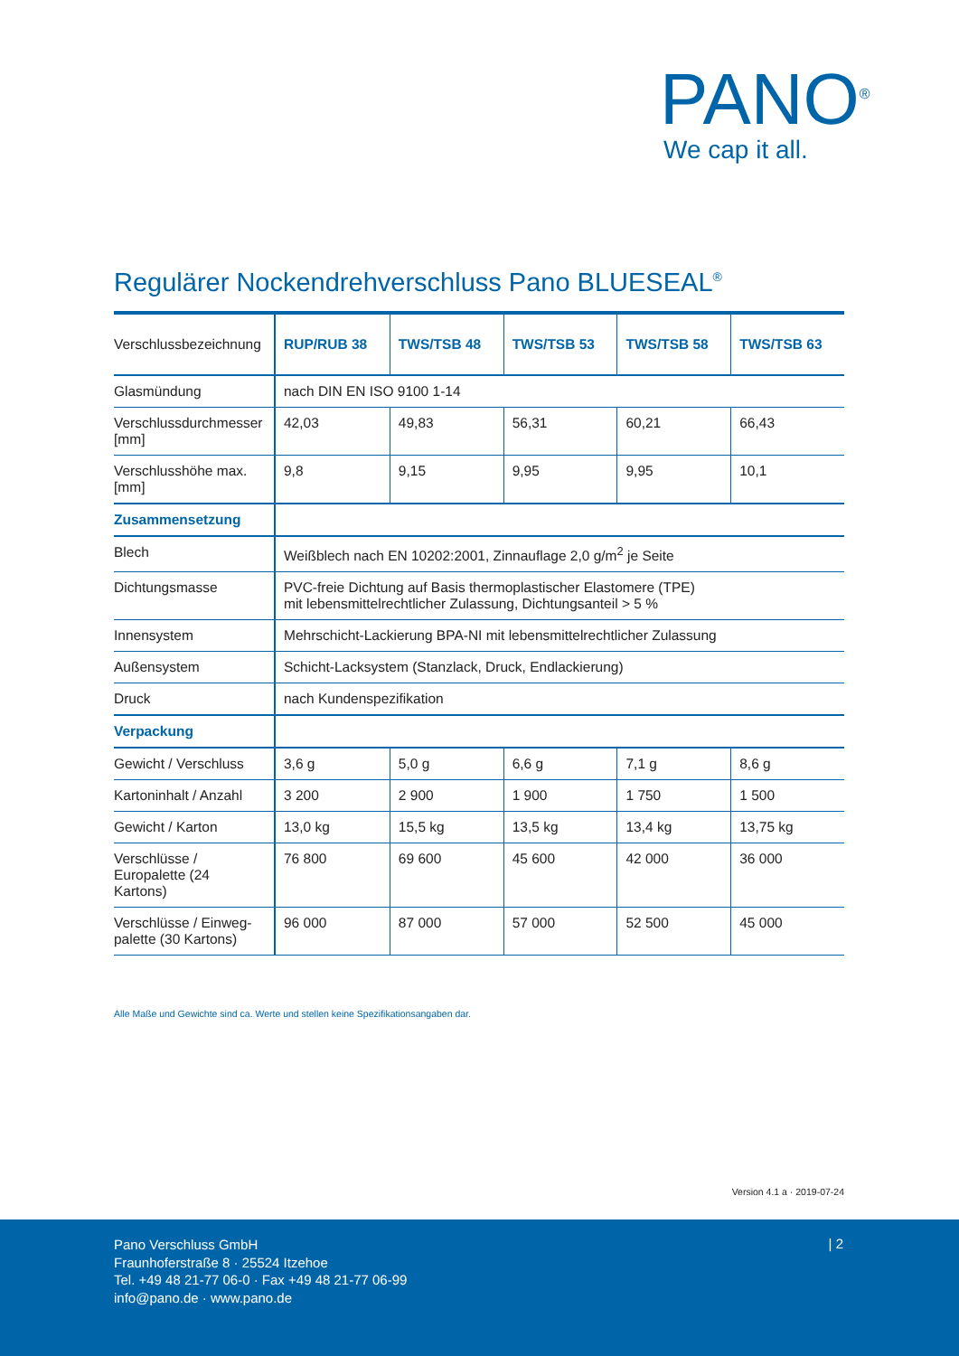PANO<sup>®</sup>
We cap it all.
Regulärer Nockendrehverschluss Pano BLUESEAL<sup>®</sup>
| Verschlussbezeichnung | RUP/RUB 38 | TWS/TSB 48 | TWS/TSB 53 | TWS/TSB 58 | TWS/TSB 63 |
| --- | --- | --- | --- | --- | --- |
| Glasmündung | nach DIN EN ISO 9100 1-14 | | | | |
| Verschlussdurchmesser [mm] | 42,03 | 49,83 | 56,31 | 60,21 | 66,43 |
| Verschlusshöhe max. [mm] | 9,8 | 9,15 | 9,95 | 9,95 | 10,1 |
| Zusammensetzung | | | | | |
| Blech | Weißblech nach EN 10202:2001, Zinnauflage 2,0 g/m<sup>2</sup> je Seite | | | | |
| Dichtungsmasse | PVC-freie Dichtung auf Basis thermoplastischer Elastomere (TPE) mit lebensmittelrechtlicher Zulassung, Dichtungsanteil > 5 % | | | | |
| Innensystem | Mehrschicht-Lackierung BPA-NI mit lebensmittelrechtlicher Zulassung | | | | |
| Außensystem | Schicht-Lacksystem (Stanzlack, Druck, Endlackierung) | | | | |
| Druck | nach Kundenspezifikation | | | | |
| Verpackung | | | | | |
| Gewicht / Verschluss | 3,6 g | 5,0 g | 6,6 g | 7,1 g | 8,6 g |
| Kartoninhalt / Anzahl | 3 200 | 2 900 | 1 900 | 1 750 | 1 500 |
| Gewicht / Karton | 13,0 kg | 15,5 kg | 13,5 kg | 13,4 kg | 13,75 kg |
| Verschlüsse / Europalette (24 Kartons) | 76 800 | 69 600 | 45 600 | 42 000 | 36 000 |
| Verschlüsse / Einweg-palette (30 Kartons) | 96 000 | 87 000 | 57 000 | 52 500 | 45 000 |
Alle Maße und Gewichte sind ca. Werte und stellen keine Spezifikationsangaben dar.
Version 4.1 a · 2019-07-24
Pano Verschluss GmbH
Fraunhoferstraße 8 · 25524 Itzehoe
Tel. +49 48 21-77 06-0 · Fax +49 48 21-77 06-99
info@pano.de · www.pano.de
| 2